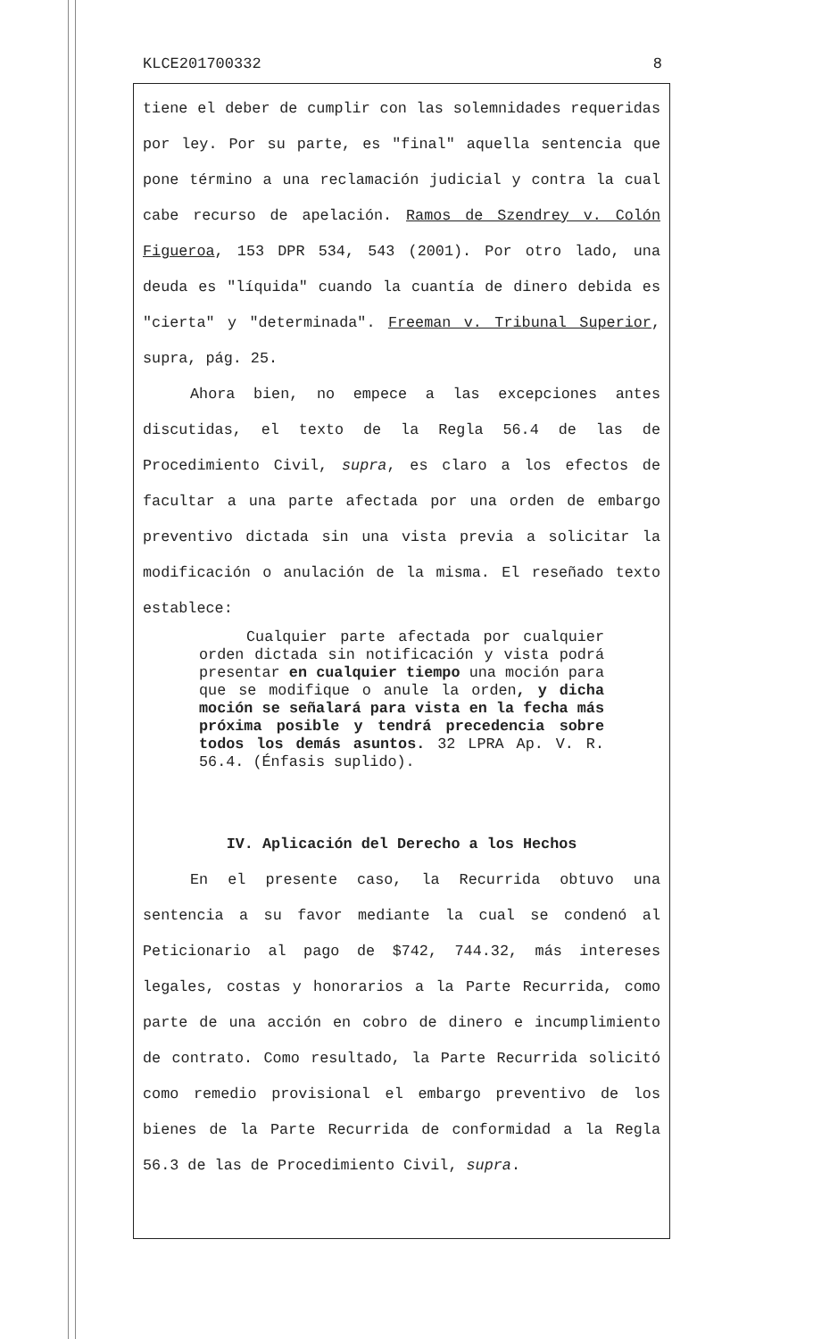KLCE201700332 8
tiene el deber de cumplir con las solemnidades requeridas por ley. Por su parte, es "final" aquella sentencia que pone término a una reclamación judicial y contra la cual cabe recurso de apelación. Ramos de Szendrey v. Colón Figueroa, 153 DPR 534, 543 (2001). Por otro lado, una deuda es "líquida" cuando la cuantía de dinero debida es "cierta" y "determinada". Freeman v. Tribunal Superior, supra, pág. 25.
Ahora bien, no empece a las excepciones antes discutidas, el texto de la Regla 56.4 de las de Procedimiento Civil, supra, es claro a los efectos de facultar a una parte afectada por una orden de embargo preventivo dictada sin una vista previa a solicitar la modificación o anulación de la misma. El reseñado texto establece:
Cualquier parte afectada por cualquier orden dictada sin notificación y vista podrá presentar en cualquier tiempo una moción para que se modifique o anule la orden, y dicha moción se señalará para vista en la fecha más próxima posible y tendrá precedencia sobre todos los demás asuntos. 32 LPRA Ap. V. R. 56.4. (Énfasis suplido).
IV. Aplicación del Derecho a los Hechos
En el presente caso, la Recurrida obtuvo una sentencia a su favor mediante la cual se condenó al Peticionario al pago de $742, 744.32, más intereses legales, costas y honorarios a la Parte Recurrida, como parte de una acción en cobro de dinero e incumplimiento de contrato. Como resultado, la Parte Recurrida solicitó como remedio provisional el embargo preventivo de los bienes de la Parte Recurrida de conformidad a la Regla 56.3 de las de Procedimiento Civil, supra.